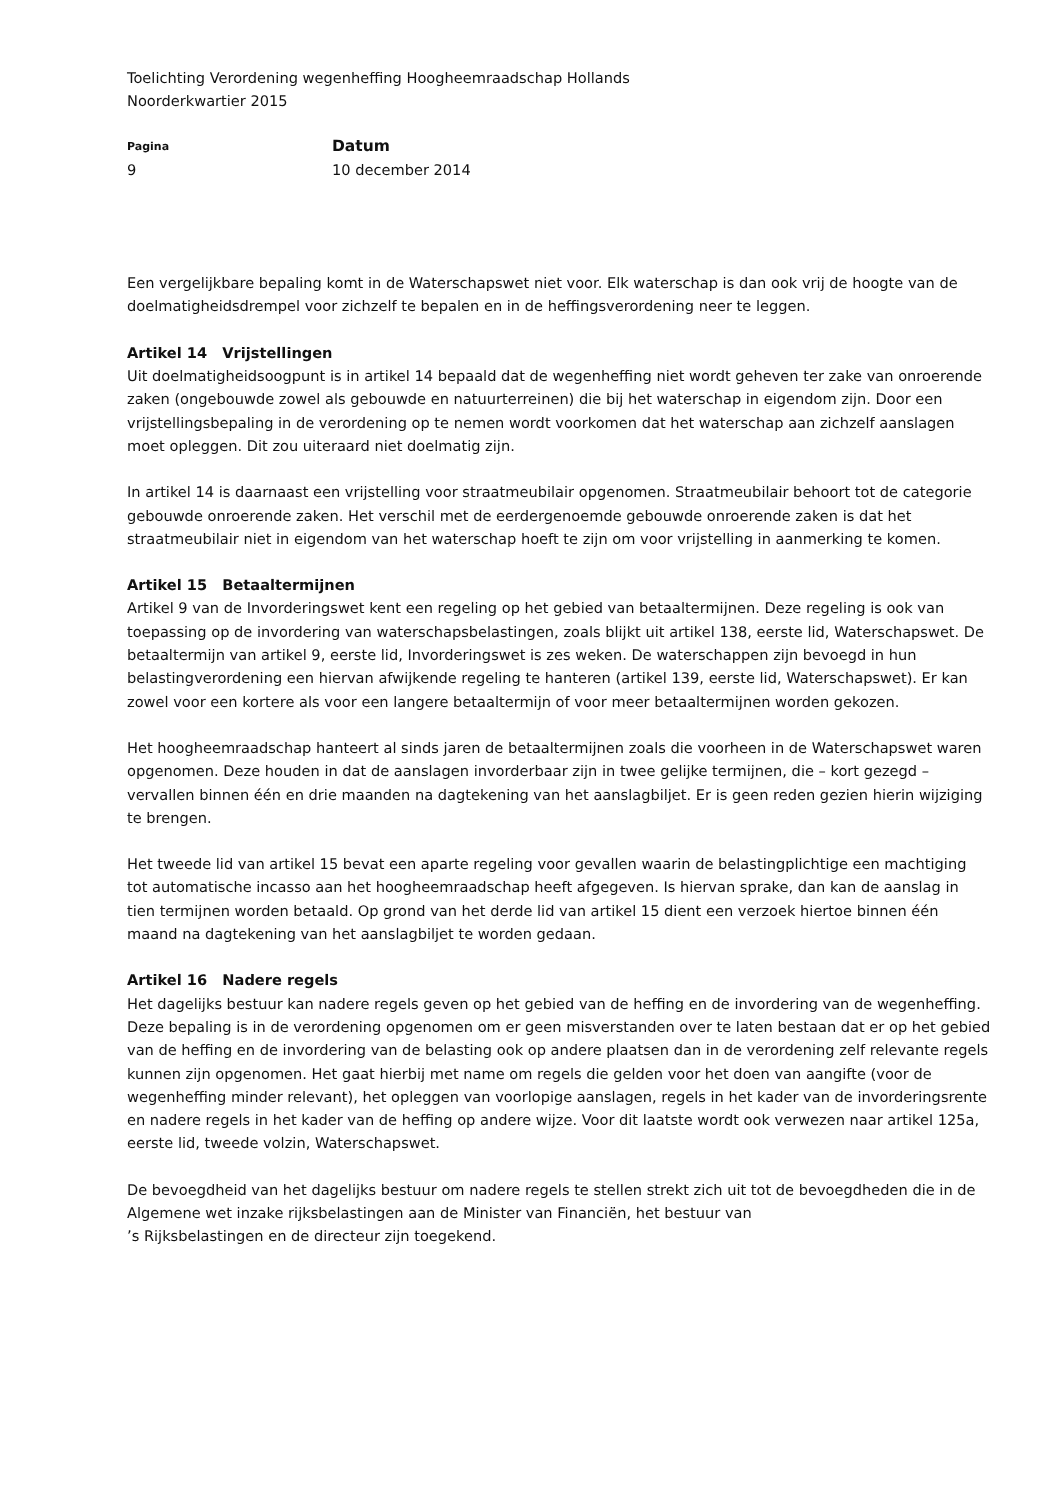Toelichting Verordening wegenheffing Hoogheemraadschap Hollands
Noorderkwartier 2015
Pagina
9
Datum
10 december 2014
Een vergelijkbare bepaling komt in de Waterschapswet niet voor. Elk waterschap is dan ook vrij de hoogte van de doelmatigheidsdrempel voor zichzelf te bepalen en in de heffingsverordening neer te leggen.
Artikel 14 Vrijstellingen
Uit doelmatigheidsoogpunt is in artikel 14 bepaald dat de wegenheffing niet wordt geheven ter zake van onroerende zaken (ongebouwde zowel als gebouwde en natuurterreinen) die bij het waterschap in eigendom zijn. Door een vrijstellingsbepaling in de verordening op te nemen wordt voorkomen dat het waterschap aan zichzelf aanslagen moet opleggen. Dit zou uiteraard niet doelmatig zijn.
In artikel 14 is daarnaast een vrijstelling voor straatmeubilair opgenomen. Straatmeubilair behoort tot de categorie gebouwde onroerende zaken. Het verschil met de eerdergenoemde gebouwde onroerende zaken is dat het straatmeubilair niet in eigendom van het waterschap hoeft te zijn om voor vrijstelling in aanmerking te komen.
Artikel 15 Betaaltermijnen
Artikel 9 van de Invorderingswet kent een regeling op het gebied van betaaltermijnen. Deze regeling is ook van toepassing op de invordering van waterschapsbelastingen, zoals blijkt uit artikel 138, eerste lid, Waterschapswet. De betaaltermijn van artikel 9, eerste lid, Invorderingswet is zes weken. De waterschappen zijn bevoegd in hun belastingverordening een hiervan afwijkende regeling te hanteren (artikel 139, eerste lid, Waterschapswet). Er kan zowel voor een kortere als voor een langere betaaltermijn of voor meer betaaltermijnen worden gekozen.
Het hoogheemraadschap hanteert al sinds jaren de betaaltermijnen zoals die voorheen in de Waterschapswet waren opgenomen. Deze houden in dat de aanslagen invorderbaar zijn in twee gelijke termijnen, die – kort gezegd – vervallen binnen één en drie maanden na dagtekening van het aanslagbiljet. Er is geen reden gezien hierin wijziging te brengen.
Het tweede lid van artikel 15 bevat een aparte regeling voor gevallen waarin de belastingplichtige een machtiging tot automatische incasso aan het hoogheemraadschap heeft afgegeven. Is hiervan sprake, dan kan de aanslag in tien termijnen worden betaald. Op grond van het derde lid van artikel 15 dient een verzoek hiertoe binnen één maand na dagtekening van het aanslagbiljet te worden gedaan.
Artikel 16 Nadere regels
Het dagelijks bestuur kan nadere regels geven op het gebied van de heffing en de invordering van de wegenheffing. Deze bepaling is in de verordening opgenomen om er geen misverstanden over te laten bestaan dat er op het gebied van de heffing en de invordering van de belasting ook op andere plaatsen dan in de verordening zelf relevante regels kunnen zijn opgenomen. Het gaat hierbij met name om regels die gelden voor het doen van aangifte (voor de wegenheffing minder relevant), het opleggen van voorlopige aanslagen, regels in het kader van de invorderingsrente en nadere regels in het kader van de heffing op andere wijze. Voor dit laatste wordt ook verwezen naar artikel 125a, eerste lid, tweede volzin, Waterschapswet.
De bevoegdheid van het dagelijks bestuur om nadere regels te stellen strekt zich uit tot de bevoegdheden die in de Algemene wet inzake rijksbelastingen aan de Minister van Financiën, het bestuur van
’s Rijksbelastingen en de directeur zijn toegekend.